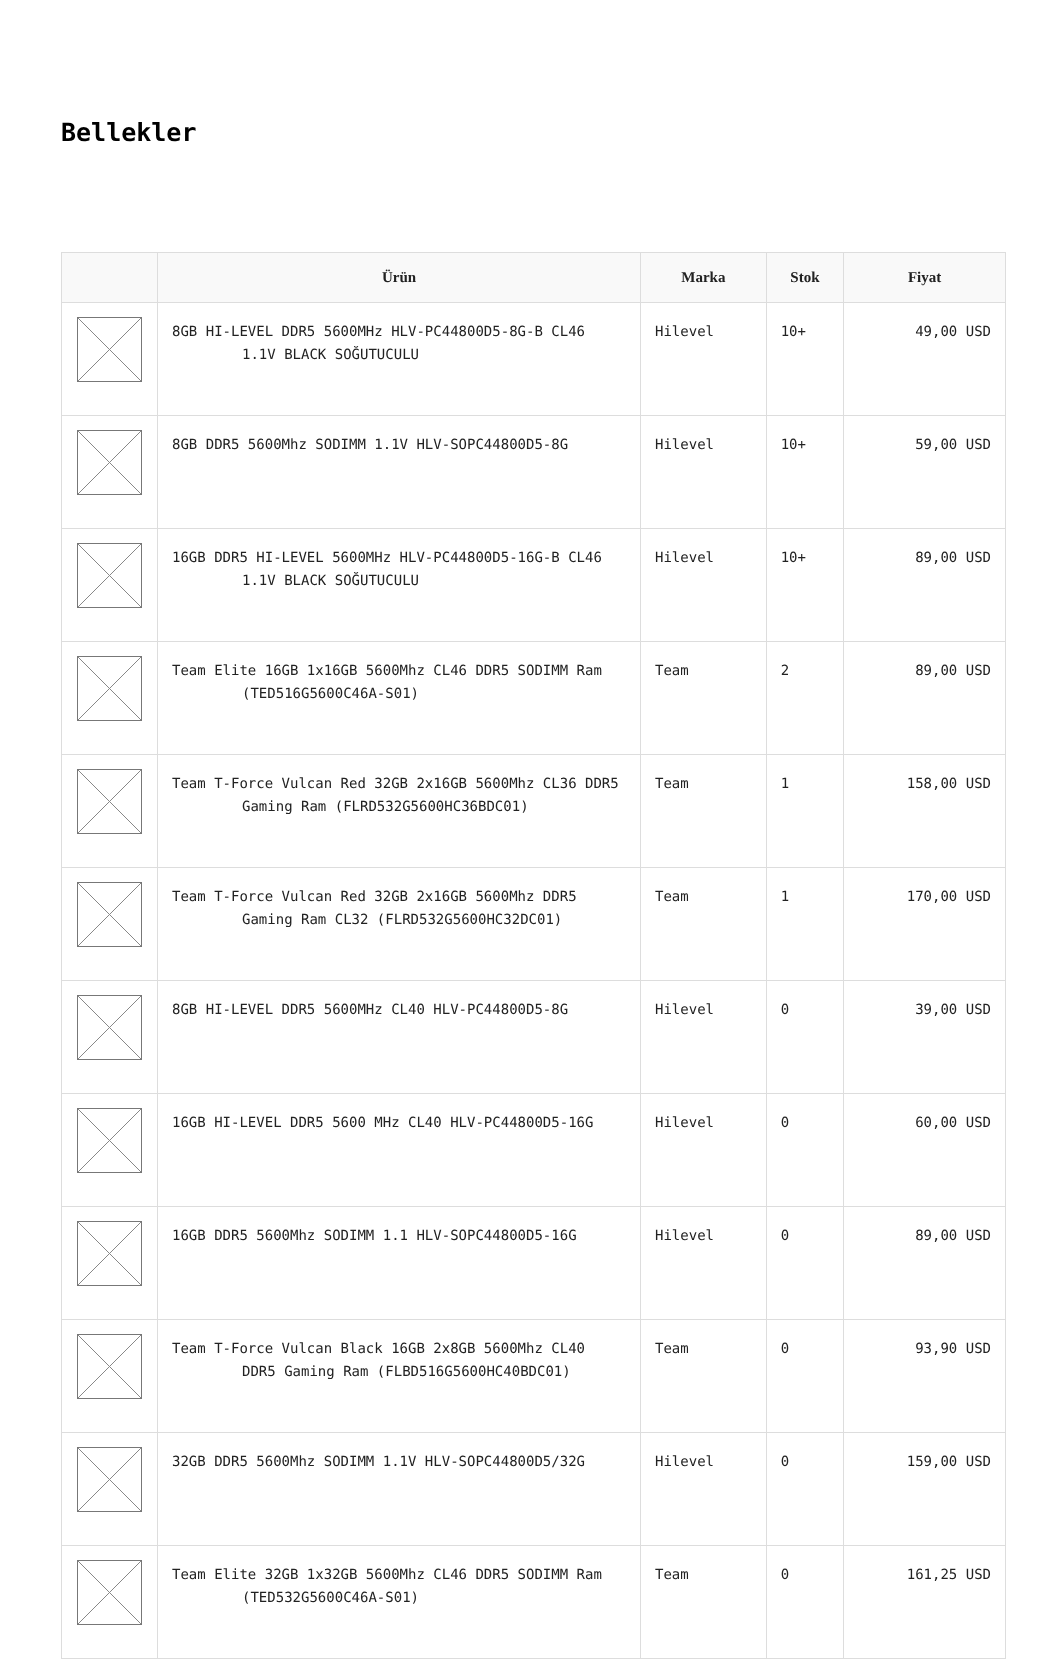Bellekler
| | Ürün | Marka | Stok | Fiyat |
| --- | --- | --- | --- | --- |
| | 8GB HI-LEVEL DDR5 5600MHz HLV-PC44800D5-8G-B CL46 1.1V BLACK SOĞUTUCULU | Hilevel | 10+ | 49,00 USD |
| | 8GB DDR5 5600Mhz SODIMM 1.1V HLV-SOPC44800D5-8G | Hilevel | 10+ | 59,00 USD |
| | 16GB DDR5 HI-LEVEL 5600MHz HLV-PC44800D5-16G-B CL46 1.1V BLACK SOĞUTUCULU | Hilevel | 10+ | 89,00 USD |
| | Team Elite 16GB 1x16GB 5600Mhz CL46 DDR5 SODIMM Ram (TED516G5600C46A-S01) | Team | 2 | 89,00 USD |
| | Team T-Force Vulcan Red 32GB 2x16GB 5600Mhz CL36 DDR5 Gaming Ram (FLRD532G5600HC36BDC01) | Team | 1 | 158,00 USD |
| | Team T-Force Vulcan Red 32GB 2x16GB 5600Mhz DDR5 Gaming Ram CL32 (FLRD532G5600HC32DC01) | Team | 1 | 170,00 USD |
| | 8GB HI-LEVEL DDR5 5600MHz CL40 HLV-PC44800D5-8G | Hilevel | 0 | 39,00 USD |
| | 16GB HI-LEVEL DDR5 5600 MHz CL40 HLV-PC44800D5-16G | Hilevel | 0 | 60,00 USD |
| | 16GB DDR5 5600Mhz SODIMM 1.1 HLV-SOPC44800D5-16G | Hilevel | 0 | 89,00 USD |
| | Team T-Force Vulcan Black 16GB 2x8GB 5600Mhz CL40 DDR5 Gaming Ram (FLBD516G5600HC40BDC01) | Team | 0 | 93,90 USD |
| | 32GB DDR5 5600Mhz SODIMM 1.1V HLV-SOPC44800D5/32G | Hilevel | 0 | 159,00 USD |
| | Team Elite 32GB 1x32GB 5600Mhz CL46 DDR5 SODIMM Ram (TED532G5600C46A-S01) | Team | 0 | 161,25 USD |